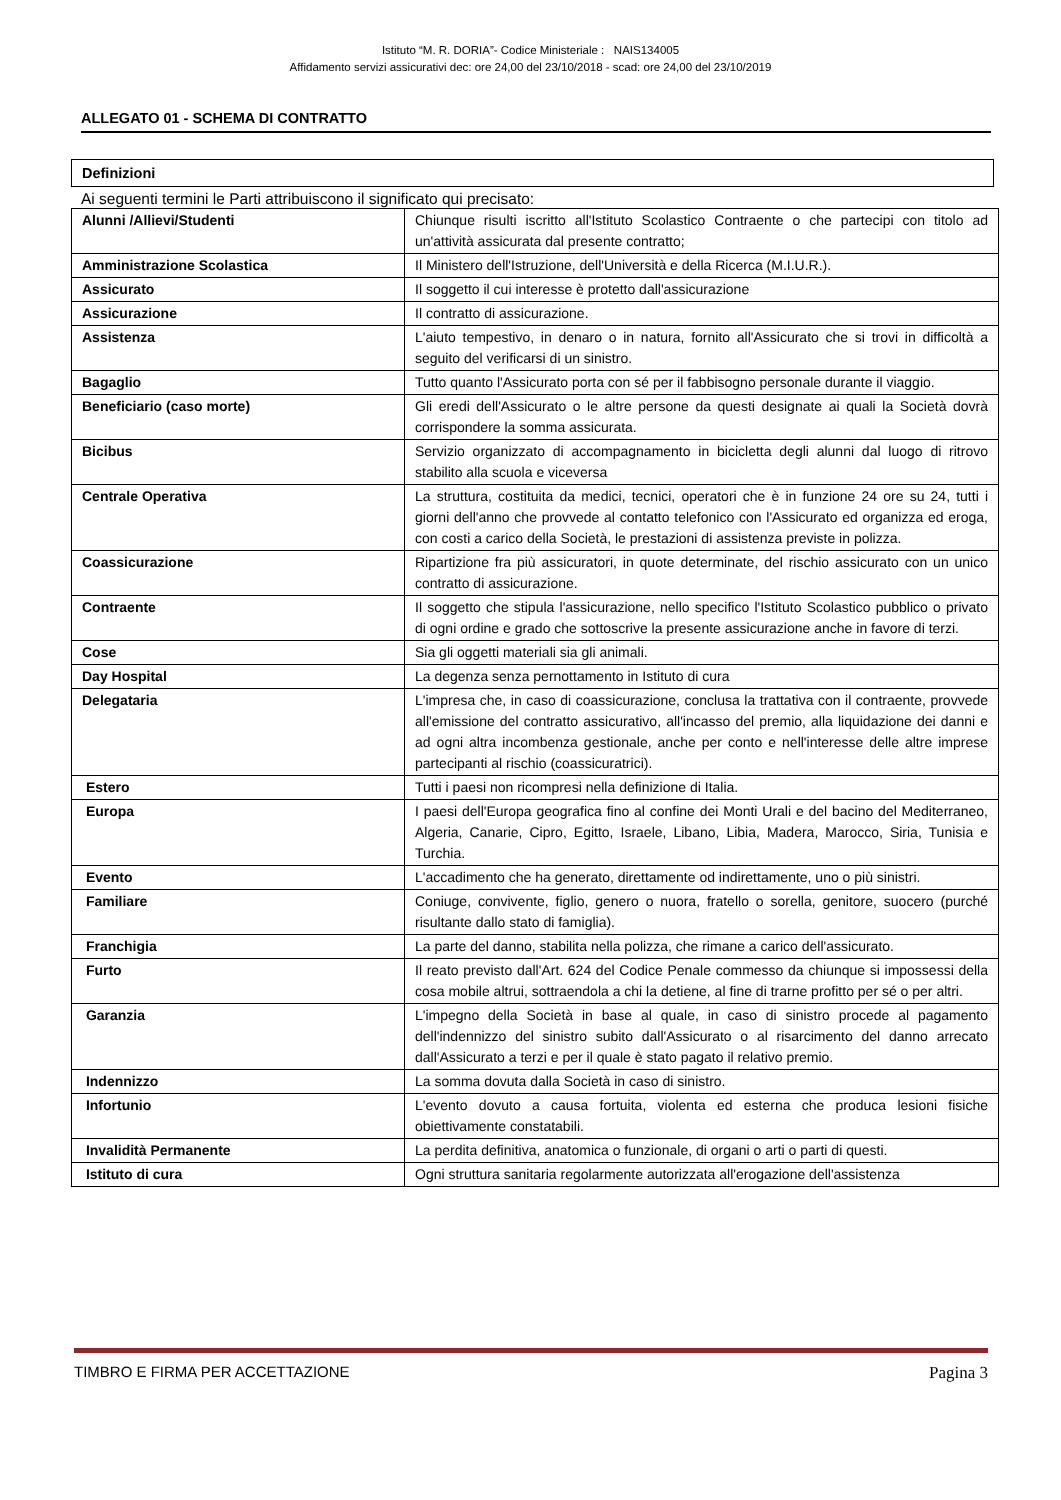Istituto “M. R. DORIA”- Codice Ministeriale : NAIS134005
Affidamento servizi assicurativi dec: ore 24,00 del 23/10/2018 - scad: ore 24,00 del 23/10/2019
ALLEGATO 01 - SCHEMA DI CONTRATTO
Definizioni
Ai seguenti termini le Parti attribuiscono il significato qui precisato:
| Alunni /Allievi/Studenti | Chiunque risulti iscritto all'Istituto Scolastico Contraente o che partecipi con titolo ad un'attività assicurata dal presente contratto; |
| Amministrazione Scolastica | Il Ministero dell'Istruzione, dell'Università e della Ricerca (M.I.U.R.). |
| Assicurato | Il soggetto il cui interesse è protetto dall'assicurazione |
| Assicurazione | Il contratto di assicurazione. |
| Assistenza | L'aiuto tempestivo, in denaro o in natura, fornito all'Assicurato che si trovi in difficoltà a seguito del verificarsi di un sinistro. |
| Bagaglio | Tutto quanto l'Assicurato porta con sé per il fabbisogno personale durante il viaggio. |
| Beneficiario (caso morte) | Gli eredi dell'Assicurato o le altre persone da questi designate ai quali la Società dovrà corrispondere la somma assicurata. |
| Bicibus | Servizio organizzato di accompagnamento in bicicletta degli alunni dal luogo di ritrovo stabilito alla scuola e viceversa |
| Centrale Operativa | La struttura, costituita da medici, tecnici, operatori che è in funzione 24 ore su 24, tutti i giorni dell'anno che provvede al contatto telefonico con l'Assicurato ed organizza ed eroga, con costi a carico della Società, le prestazioni di assistenza previste in polizza. |
| Coassicurazione | Ripartizione fra più assicuratori, in quote determinate, del rischio assicurato con un unico contratto di assicurazione. |
| Contraente | Il soggetto che stipula l'assicurazione, nello specifico l'Istituto Scolastico pubblico o privato di ogni ordine e grado che sottoscrive la presente assicurazione anche in favore di terzi. |
| Cose | Sia gli oggetti materiali sia gli animali. |
| Day Hospital | La degenza senza pernottamento in Istituto di cura |
| Delegataria | L'impresa che, in caso di coassicurazione, conclusa la trattativa con il contraente, provvede all'emissione del contratto assicurativo, all'incasso del premio, alla liquidazione dei danni e ad ogni altra incombenza gestionale, anche per conto e nell'interesse delle altre imprese partecipanti al rischio (coassicuratrici). |
| Estero | Tutti i paesi non ricompresi nella definizione di Italia. |
| Europa | I paesi dell'Europa geografica fino al confine dei Monti Urali e del bacino del Mediterraneo, Algeria, Canarie, Cipro, Egitto, Israele, Libano, Libia, Madera, Marocco, Siria, Tunisia e Turchia. |
| Evento | L'accadimento che ha generato, direttamente od indirettamente, uno o più sinistri. |
| Familiare | Coniuge, convivente, figlio, genero o nuora, fratello o sorella, genitore, suocero (purché risultante dallo stato di famiglia). |
| Franchigia | La parte del danno, stabilita nella polizza, che rimane a carico dell'assicurato. |
| Furto | Il reato previsto dall'Art. 624 del Codice Penale commesso da chiunque si impossessi della cosa mobile altrui, sottraendola a chi la detiene, al fine di trarne profitto per sé o per altri. |
| Garanzia | L'impegno della Società in base al quale, in caso di sinistro procede al pagamento dell'indennizzo del sinistro subito dall'Assicurato o al risarcimento del danno arrecato dall'Assicurato a terzi e per il quale è stato pagato il relativo premio. |
| Indennizzo | La somma dovuta dalla Società in caso di sinistro. |
| Infortunio | L'evento dovuto a causa fortuita, violenta ed esterna che produca lesioni fisiche obiettivamente constatabili. |
| Invalidità Permanente | La perdita definitiva, anatomica o funzionale, di organi o arti o parti di questi. |
| Istituto di cura | Ogni struttura sanitaria regolarmente autorizzata all'erogazione dell'assistenza |
TIMBRO E FIRMA PER ACCETTAZIONE Pagina 3